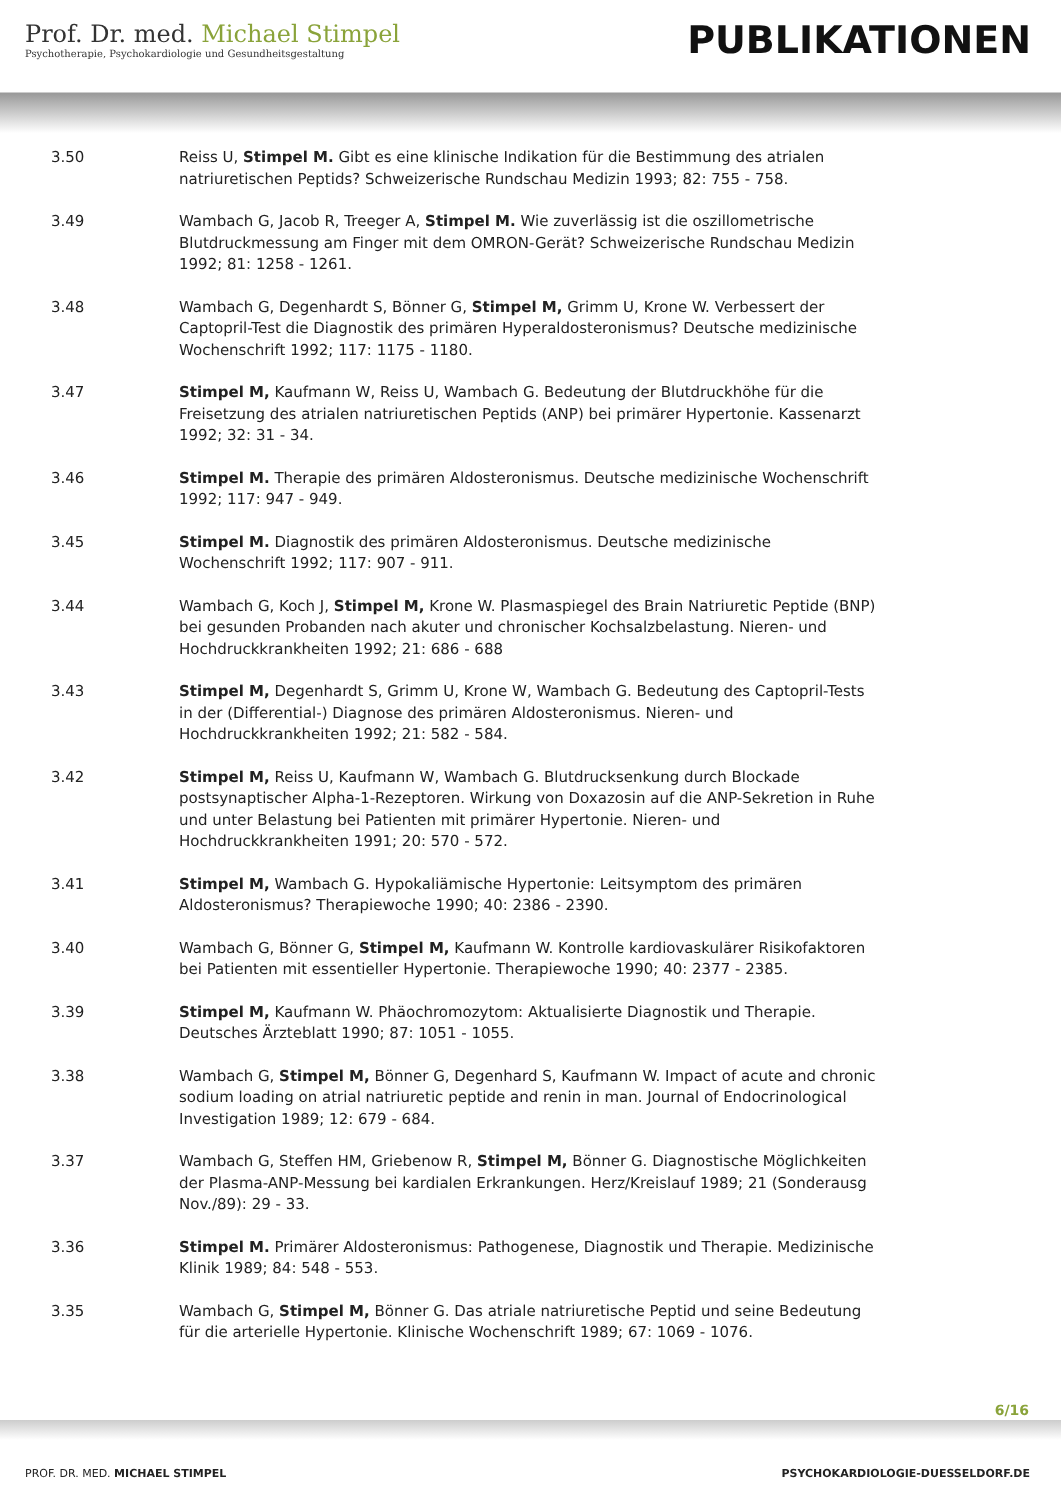Prof. Dr. med. Michael Stimpel
Psychotherapie, Psychokardiologie und Gesundheitsgestaltung
PUBLIKATIONEN
3.50 Reiss U, Stimpel M. Gibt es eine klinische Indikation für die Bestimmung des atrialen natriuretischen Peptids? Schweizerische Rundschau Medizin 1993; 82: 755 - 758.
3.49 Wambach G, Jacob R, Treeger A, Stimpel M. Wie zuverlässig ist die oszillometrische Blutdruckmessung am Finger mit dem OMRON-Gerät? Schweizerische Rundschau Medizin 1992; 81: 1258 - 1261.
3.48 Wambach G, Degenhardt S, Bönner G, Stimpel M, Grimm U, Krone W. Verbessert der Captopril-Test die Diagnostik des primären Hyperaldosteronismus? Deutsche medizinische Wochenschrift 1992; 117: 1175 - 1180.
3.47 Stimpel M, Kaufmann W, Reiss U, Wambach G. Bedeutung der Blutdruckhöhe für die Freisetzung des atrialen natriuretischen Peptids (ANP) bei primärer Hypertonie. Kassenarzt 1992; 32: 31 - 34.
3.46 Stimpel M. Therapie des primären Aldosteronismus. Deutsche medizinische Wochenschrift 1992; 117: 947 - 949.
3.45 Stimpel M. Diagnostik des primären Aldosteronismus. Deutsche medizinische Wochenschrift 1992; 117: 907 - 911.
3.44 Wambach G, Koch J, Stimpel M, Krone W. Plasmaspiegel des Brain Natriuretic Peptide (BNP) bei gesunden Probanden nach akuter und chronischer Kochsalzbelastung. Nieren- und Hochdruckkrankheiten 1992; 21: 686 - 688
3.43 Stimpel M, Degenhardt S, Grimm U, Krone W, Wambach G. Bedeutung des Captopril-Tests in der (Differential-) Diagnose des primären Aldosteronismus. Nieren- und Hochdruckkrankheiten 1992; 21: 582 - 584.
3.42 Stimpel M, Reiss U, Kaufmann W, Wambach G. Blutdrucksenkung durch Blockade postsynaptischer Alpha-1-Rezeptoren. Wirkung von Doxazosin auf die ANP-Sekretion in Ruhe und unter Belastung bei Patienten mit primärer Hypertonie. Nieren- und Hochdruckkrankheiten 1991; 20: 570 - 572.
3.41 Stimpel M, Wambach G. Hypokaliämische Hypertonie: Leitsymptom des primären Aldosteronismus? Therapiewoche 1990; 40: 2386 - 2390.
3.40 Wambach G, Bönner G, Stimpel M, Kaufmann W. Kontrolle kardiovaskulärer Risikofaktoren bei Patienten mit essentieller Hypertonie. Therapiewoche 1990; 40: 2377 - 2385.
3.39 Stimpel M, Kaufmann W. Phäochromozytom: Aktualisierte Diagnostik und Therapie. Deutsches Ärzteblatt 1990; 87: 1051 - 1055.
3.38 Wambach G, Stimpel M, Bönner G, Degenhard S, Kaufmann W. Impact of acute and chronic sodium loading on atrial natriuretic peptide and renin in man. Journal of Endocrinological Investigation 1989; 12: 679 - 684.
3.37 Wambach G, Steffen HM, Griebenow R, Stimpel M, Bönner G. Diagnostische Möglichkeiten der Plasma-ANP-Messung bei kardialen Erkrankungen. Herz/Kreislauf 1989; 21 (Sonderausg Nov./89): 29 - 33.
3.36 Stimpel M. Primärer Aldosteronismus: Pathogenese, Diagnostik und Therapie. Medizinische Klinik 1989; 84: 548 - 553.
3.35 Wambach G, Stimpel M, Bönner G. Das atriale natriuretische Peptid und seine Bedeutung für die arterielle Hypertonie. Klinische Wochenschrift 1989; 67: 1069 - 1076.
6/16
PROF. DR. MED. MICHAEL STIMPEL
PSYCHOKARDIOLOGIE-DUESSELDORF.DE